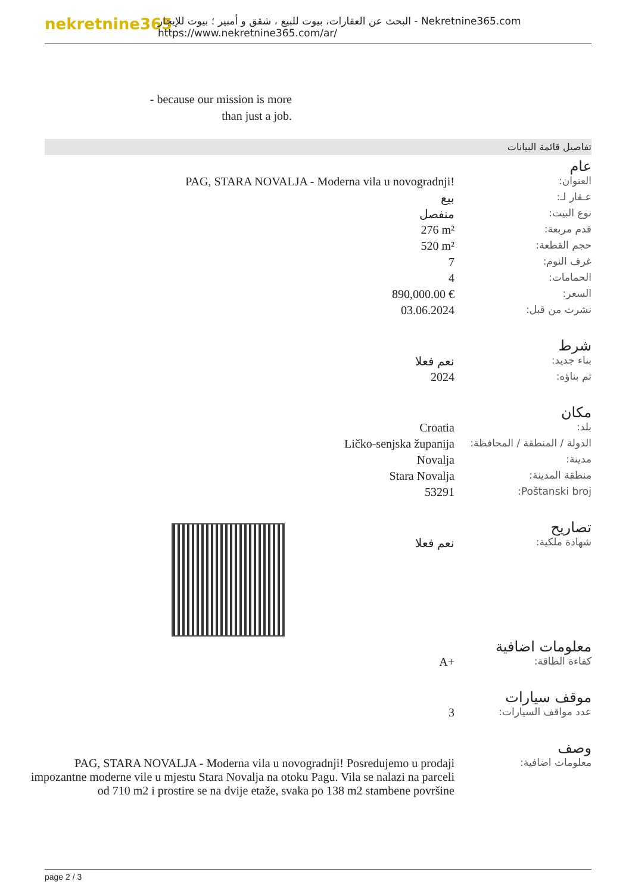nekretnine365
البحث عن العقارات، بيوت للبيع ، شقق و أمبير ؛ بيوت للإيجار - Nekretnine365.com
https://www.nekretnine365.com/ar/
- because our mission is more than just a job.
تفاصيل قائمة البيانات
عام
| العنوان: | PAG, STARA NOVALJA - Moderna vila u novogradnji! |
| عـقار لـ: | بيع |
| نوع البيت: | منفصل |
| قدم مربعة: | 276 m² |
| حجم القطعة: | 520 m² |
| غرف النوم: | 7 |
| الحمامات: | 4 |
| السعر: | 890,000.00 € |
| نشرت من قبل: | 03.06.2024 |
شرط
| بناء جديد: | نعم فعلا |
| تم بناؤه: | 2024 |
مكان
| بلد: | Croatia |
| الدولة / المنطقة / المحافظة: | Ličko-senjska županija |
| مدينة: | Novalja |
| منطقة المدينة: | Stara Novalja |
| Poštanski broj: | 53291 |
تصاريح
| شهادة ملكية: | نعم فعلا |
معلومات اضافية
| كفاءة الطاقة: | A+ |
موقف سيارات
| عدد مواقف السيارات: | 3 |
وصف
| معلومات اضافية: | PAG, STARA NOVALJA - Moderna vila u novogradnji! Posredujemo u prodaji impozantne moderne vile u mjestu Stara Novalja na otoku Pagu. Vila se nalazi na parceli od 710 m2 i prostire se na dvije etaže, svaka po 138 m2 stambene površine |
page 2 / 3